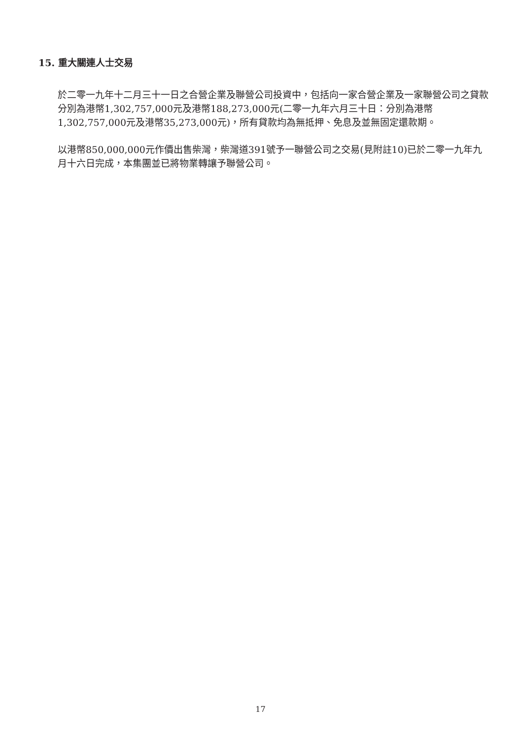15. 重大關連人士交易
於二零一九年十二月三十一日之合營企業及聯營公司投資中，包括向一家合營企業及一家聯營公司之貸款分別為港幣1,302,757,000元及港幣188,273,000元(二零一九年六月三十日：分別為港幣1,302,757,000元及港幣35,273,000元)，所有貸款均為無抵押、免息及並無固定還款期。
以港幣850,000,000元作價出售柴灣，柴灣道391號予一聯營公司之交易(見附註10)已於二零一九年九月十六日完成，本集團並已將物業轉讓予聯營公司。
17